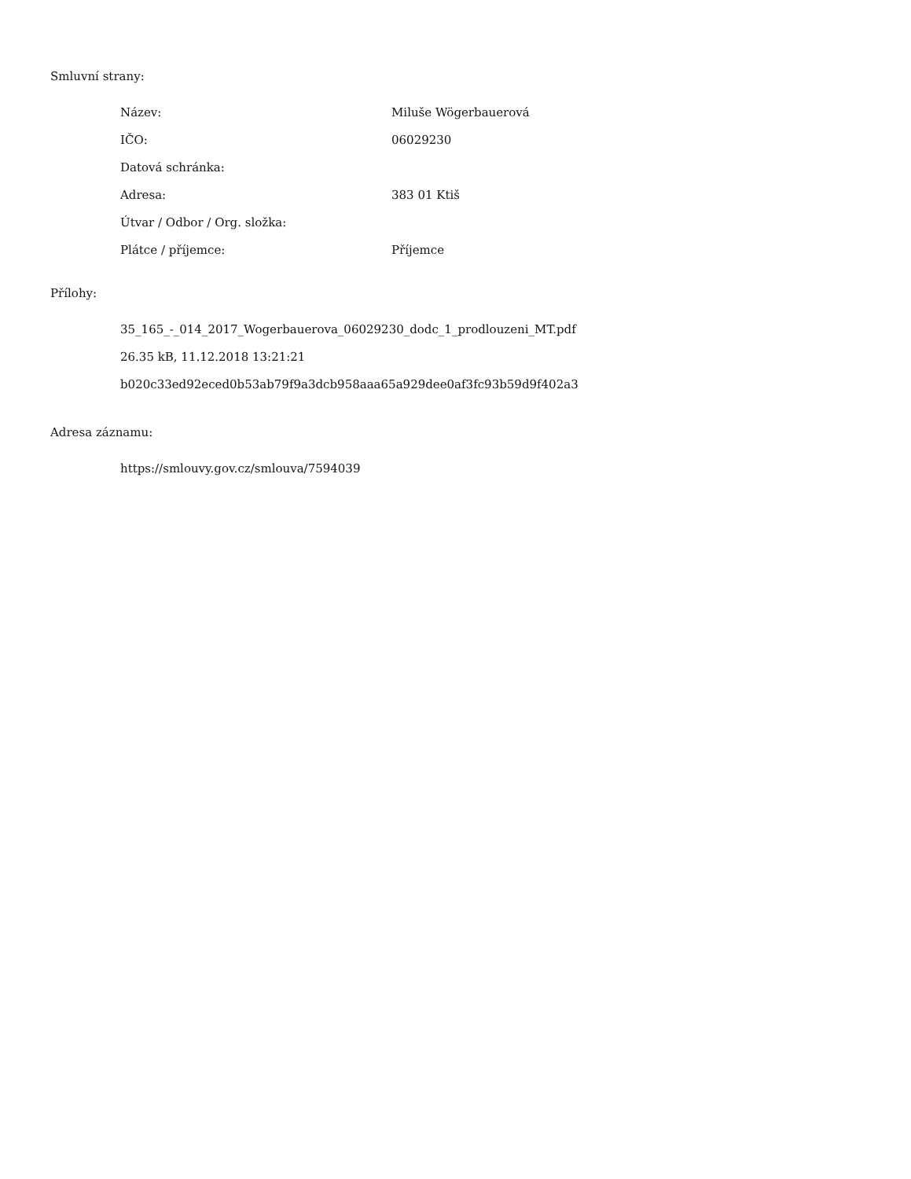Smluvní strany:
| Název: | Miluše Wögerbauerová |
| IČO: | 06029230 |
| Datová schránka: | |
| Adresa: | 383 01 Ktiš |
| Útvar / Odbor / Org. složka: | |
| Plátce / příjemce: | Příjemce |
Přílohy:
35_165_-_014_2017_Wogerbauerova_06029230_dodc_1_prodlouzeni_MT.pdf
26.35 kB, 11.12.2018 13:21:21
b020c33ed92eced0b53ab79f9a3dcb958aaa65a929dee0af3fc93b59d9f402a3
Adresa záznamu:
https://smlouvy.gov.cz/smlouva/7594039